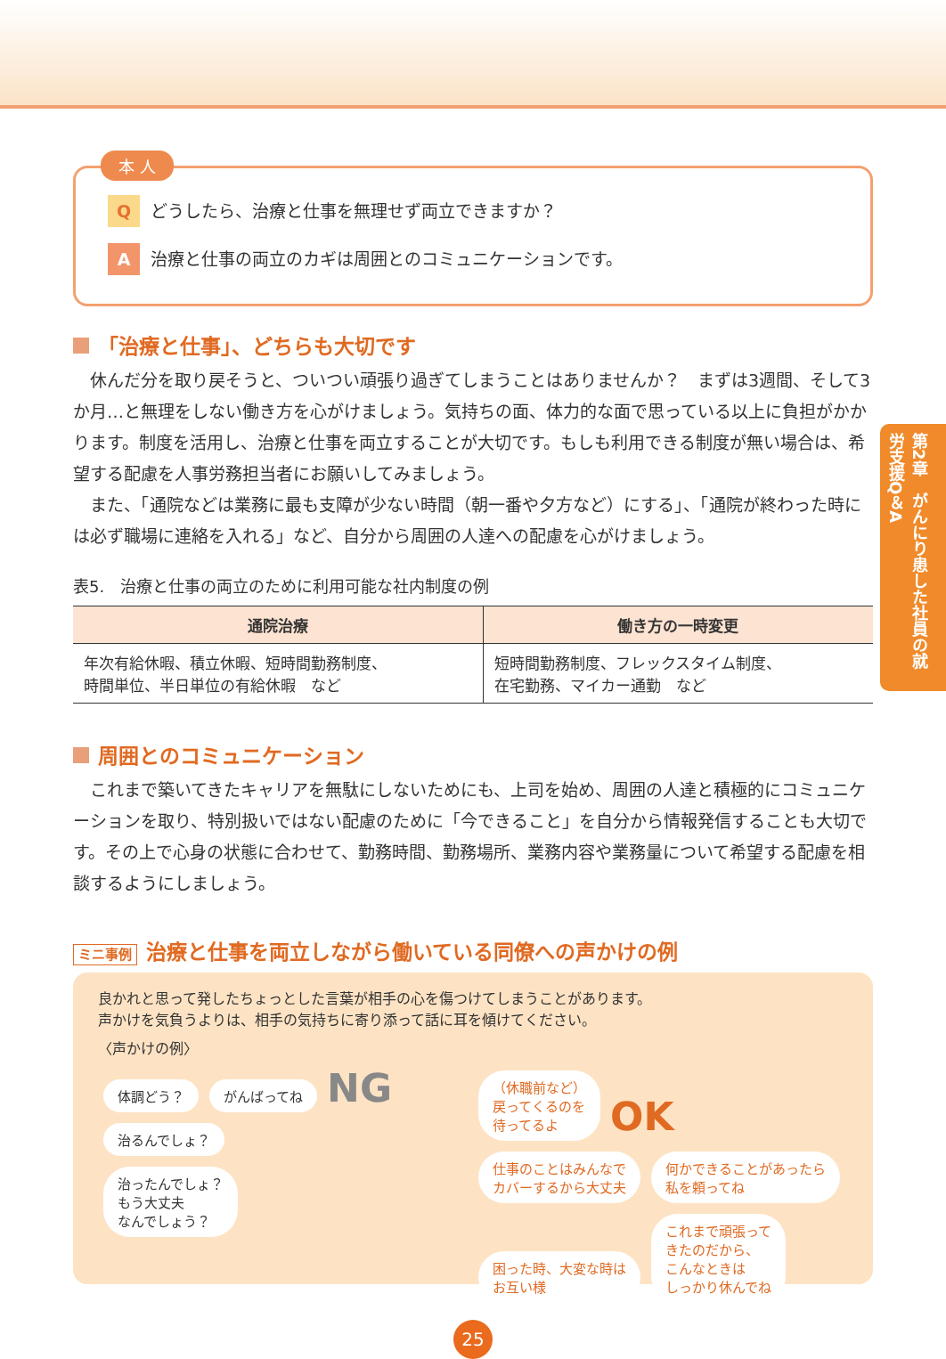第2章　がんにり患した社員の就労支援Q＆A
本 人
Qどうしたら、治療と仕事を無理せず両立できますか？
A治療と仕事の両立のカギは周囲とのコミュニケーションです。
「治療と仕事」、どちらも大切です
休んだ分を取り戻そうと、ついつい頑張り過ぎてしまうことはありませんか？　まずは3週間、そして3か月…と無理をしない働き方を心がけましょう。気持ちの面、体力的な面で思っている以上に負担がかかります。制度を活用し、治療と仕事を両立することが大切です。もしも利用できる制度が無い場合は、希望する配慮を人事労務担当者にお願いしてみましょう。
また、「通院などは業務に最も支障が少ない時間（朝一番や夕方など）にする」、「通院が終わった時には必ず職場に連絡を入れる」など、自分から周囲の人達への配慮を心がけましょう。
表5.　治療と仕事の両立のために利用可能な社内制度の例
| 通院治療 | 働き方の一時変更 |
| --- | --- |
| 年次有給休暇、積立休暇、短時間勤務制度、 時間単位、半日単位の有給休暇 など | 短時間勤務制度、フレックスタイム制度、 在宅勤務、マイカー通勤 など |
周囲とのコミュニケーション
これまで築いてきたキャリアを無駄にしないためにも、上司を始め、周囲の人達と積極的にコミュニケーションを取り、特別扱いではない配慮のために「今できること」を自分から情報発信することも大切です。その上で心身の状態に合わせて、勤務時間、勤務場所、業務内容や業務量について希望する配慮を相談するようにしましょう。
ミニ事例 治療と仕事を両立しながら働いている同僚への声かけの例
良かれと思って発したちょっとした言葉が相手の心を傷つけてしまうことがあります。
声かけを気負うよりは、相手の気持ちに寄り添って話に耳を傾けてください。
〈声かけの例〉
体調どう？ がんばってね NG
治るんでしょ？
治ったんでしょ？
もう大丈夫
なんでしょう？
（休職前など）
戻ってくるのを
待ってるよ OK
仕事のことはみんなで
カバーするから大丈夫 何かできることがあったら
私を頼ってね 困った時、大変な時は
お互い様 これまで頑張って
きたのだから、
こんなときは
しっかり休んでね
25